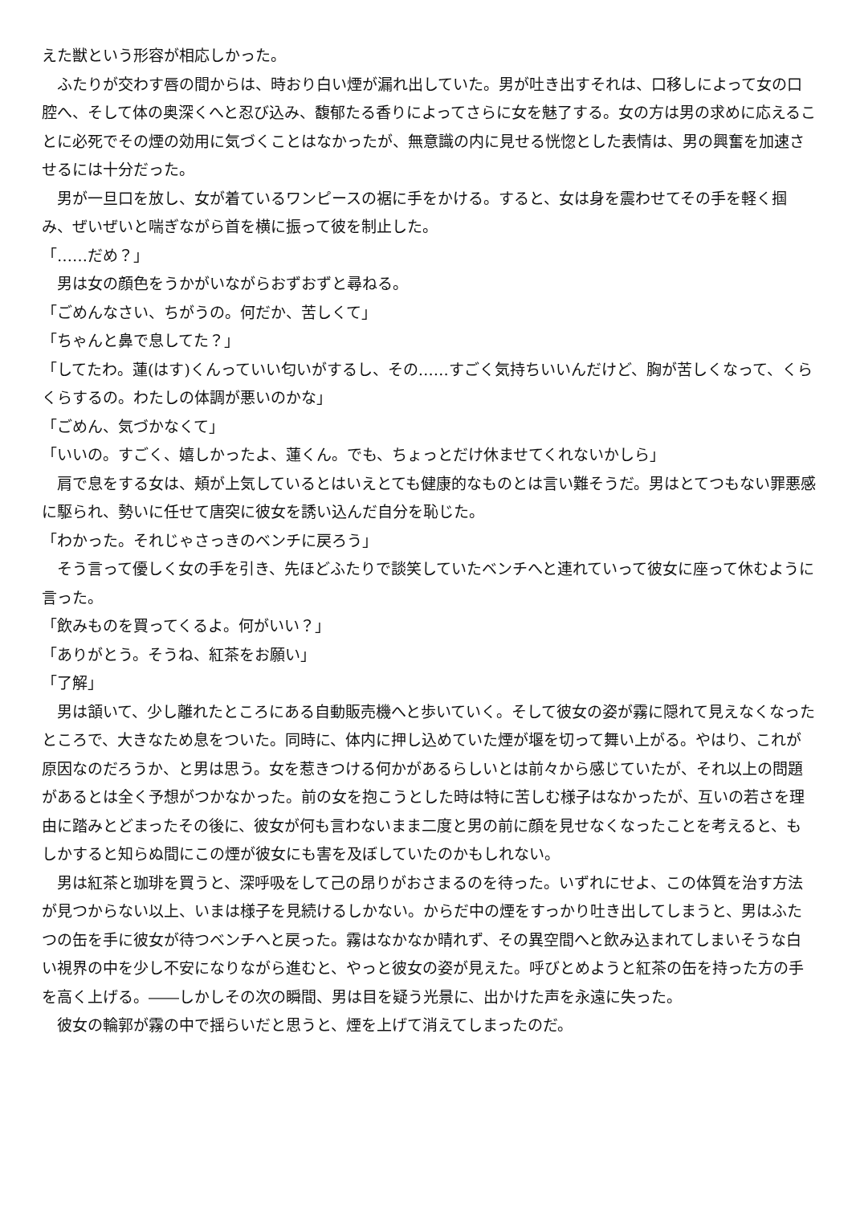えた獣という形容が相応しかった。
　ふたりが交わす唇の間からは、時おり白い煙が漏れ出していた。男が吐き出すそれは、口移しによって女の口腔へ、そして体の奥深くへと忍び込み、馥郁たる香りによってさらに女を魅了する。女の方は男の求めに応えることに必死でその煙の効用に気づくことはなかったが、無意識の内に見せる恍惚とした表情は、男の興奮を加速させるには十分だった。
　男が一旦口を放し、女が着ているワンピースの裾に手をかける。すると、女は身を震わせてその手を軽く掴み、ぜいぜいと喘ぎながら首を横に振って彼を制止した。
「……だめ？」
　男は女の顔色をうかがいながらおずおずと尋ねる。
「ごめんなさい、ちがうの。何だか、苦しくて」
「ちゃんと鼻で息してた？」
「してたわ。蓮(はす)くんっていい匂いがするし、その……すごく気持ちいいんだけど、胸が苦しくなって、くらくらするの。わたしの体調が悪いのかな」
「ごめん、気づかなくて」
「いいの。すごく、嬉しかったよ、蓮くん。でも、ちょっとだけ休ませてくれないかしら」
　肩で息をする女は、頬が上気しているとはいえとても健康的なものとは言い難そうだ。男はとてつもない罪悪感に駆られ、勢いに任せて唐突に彼女を誘い込んだ自分を恥じた。
「わかった。それじゃさっきのベンチに戻ろう」
　そう言って優しく女の手を引き、先ほどふたりで談笑していたベンチへと連れていって彼女に座って休むように言った。
「飲みものを買ってくるよ。何がいい？」
「ありがとう。そうね、紅茶をお願い」
「了解」
　男は頷いて、少し離れたところにある自動販売機へと歩いていく。そして彼女の姿が霧に隠れて見えなくなったところで、大きなため息をついた。同時に、体内に押し込めていた煙が堰を切って舞い上がる。やはり、これが原因なのだろうか、と男は思う。女を惹きつける何かがあるらしいとは前々から感じていたが、それ以上の問題があるとは全く予想がつかなかった。前の女を抱こうとした時は特に苦しむ様子はなかったが、互いの若さを理由に踏みとどまったその後に、彼女が何も言わないまま二度と男の前に顔を見せなくなったことを考えると、もしかすると知らぬ間にこの煙が彼女にも害を及ぼしていたのかもしれない。
　男は紅茶と珈琲を買うと、深呼吸をして己の昂りがおさまるのを待った。いずれにせよ、この体質を治す方法が見つからない以上、いまは様子を見続けるしかない。からだ中の煙をすっかり吐き出してしまうと、男はふたつの缶を手に彼女が待つベンチへと戻った。霧はなかなか晴れず、その異空間へと飲み込まれてしまいそうな白い視界の中を少し不安になりながら進むと、やっと彼女の姿が見えた。呼びとめようと紅茶の缶を持った方の手を高く上げる。――しかしその次の瞬間、男は目を疑う光景に、出かけた声を永遠に失った。
　彼女の輪郭が霧の中で揺らいだと思うと、煙を上げて消えてしまったのだ。